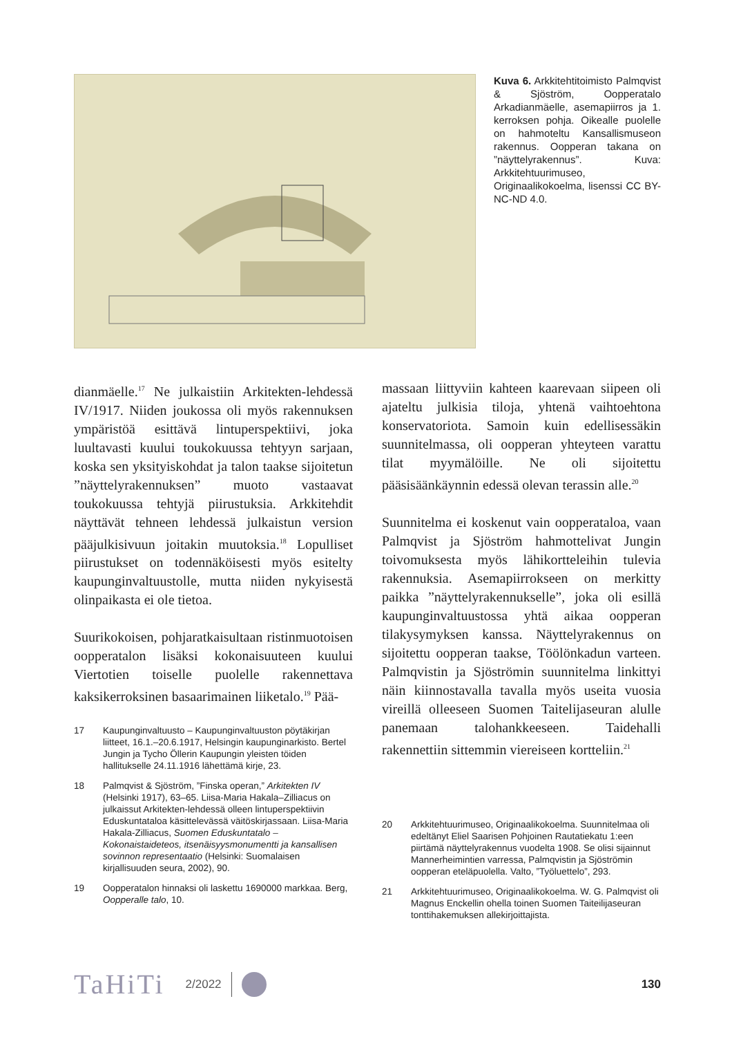Kuva 6. Arkkitehtitoimisto Palmqvist & Sjöström, Oopperatalo Arkadianmäelle, asemapiirros ja 1. kerroksen pohja. Oikealle puolelle on hahmoteltu Kansallismuseon rakennus. Oopperan takana on ”näyttelyrakennus”. Kuva: Arkkitehtuurimuseo, Originaalikokoelma, lisenssi CC BY-NC-ND 4.0.
dianmäelle.<sup>17</sup> Ne julkaistiin Arkitekten-lehdessä IV/1917. Niiden joukossa oli myös rakennuksen ympäristöä esittävä lintuperspektiivi, joka luultavasti kuului toukokuussa tehtyyn sarjaan, koska sen yksityiskohdat ja talon taakse sijoitetun ”näyttelyrakennuksen” muoto vastaavat toukokuussa tehtyjä piirustuksia. Arkkitehdit näyttävät tehneen lehdessä julkaistun version pääjulkisivuun joitakin muutoksia.<sup>18</sup> Lopulliset piirustukset on todennäköisesti myös esitelty kaupunginvaltuustolle, mutta niiden nykyisestä olinpaikasta ei ole tietoa.
Suurikokoisen, pohjaratkaisultaan ristinmuotoisen oopperatalon lisäksi kokonaisuuteen kuului Viertotien toiselle puolelle rakennettava kaksikerroksinen basaarimainen liiketalo.<sup>19</sup> Pää-
17 Kaupunginvaltuusto – Kaupunginvaltuuston pöytäkirjan liitteet, 16.1.–20.6.1917, Helsingin kaupunginarkisto. Bertel Jungin ja Tycho Öllerin Kaupungin yleisten töiden hallitukselle 24.11.1916 lähettämä kirje, 23.
18 Palmqvist & Sjöström, ”Finska operan,” Arkitekten IV (Helsinki 1917), 63–65. Liisa-Maria Hakala–Zilliacus on julkaissut Arkitekten-lehdessä olleen lintuperspektiivin Eduskuntataloa käsittelevässä väitöskirjassaan. Liisa-Maria Hakala-Zilliacus, Suomen Eduskuntatalo – Kokonaistaideteos, itsenäisyysmonumentti ja kansallisen sovinnon representaatio (Helsinki: Suomalaisen kirjallisuuden seura, 2002), 90.
19 Oopperatalon hinnaksi oli laskettu 1690000 markkaa. Berg, Oopperalle talo, 10.
massaan liittyviin kahteen kaarevaan siipeen oli ajateltu julkisia tiloja, yhtenä vaihtoehtona konservatoriota. Samoin kuin edellisessäkin suunnitelmassa, oli oopperan yhteyteen varattu tilat myymälöille. Ne oli sijoitettu pääsisäänkäynnin edessä olevan terassin alle.<sup>20</sup>
Suunnitelma ei koskenut vain oopperataloa, vaan Palmqvist ja Sjöström hahmottelivat Jungin toivomuksesta myös lähikortteleihin tulevia rakennuksia. Asemapiirrokseen on merkitty paikka ”näyttelyrakennukselle”, joka oli esillä kaupunginvaltuustossa yhtä aikaa oopperan tilakysymyksen kanssa. Näyttelyrakennus on sijoitettu oopperan taakse, Töölönkadun varteen. Palmqvistin ja Sjöströmin suunnitelma linkittyi näin kiinnostavalla tavalla myös useita vuosia vireillä olleeseen Suomen Taitelijaseuran alulle panemaan talohankkeeseen. Taidehalli rakennettiin sittemmin viereiseen kortteliin.<sup>21</sup>
20 Arkkitehtuurimuseo, Originaalikokoelma. Suunnitelmaa oli edeltänyt Eliel Saarisen Pohjoinen Rautatiekatu 1:een piirtämä näyttelyrakennus vuodelta 1908. Se olisi sijainnut Mannerheimintien varressa, Palmqvistin ja Sjöströmin oopperan eteläpuolella. Valto, ”Työluettelo”, 293.
21 Arkkitehtuurimuseo, Originaalikokoelma. W. G. Palmqvist oli Magnus Enckellin ohella toinen Suomen Taiteilijaseuran tonttihakemuksen allekirjoittajista.
TaHiTi 2/2022 130